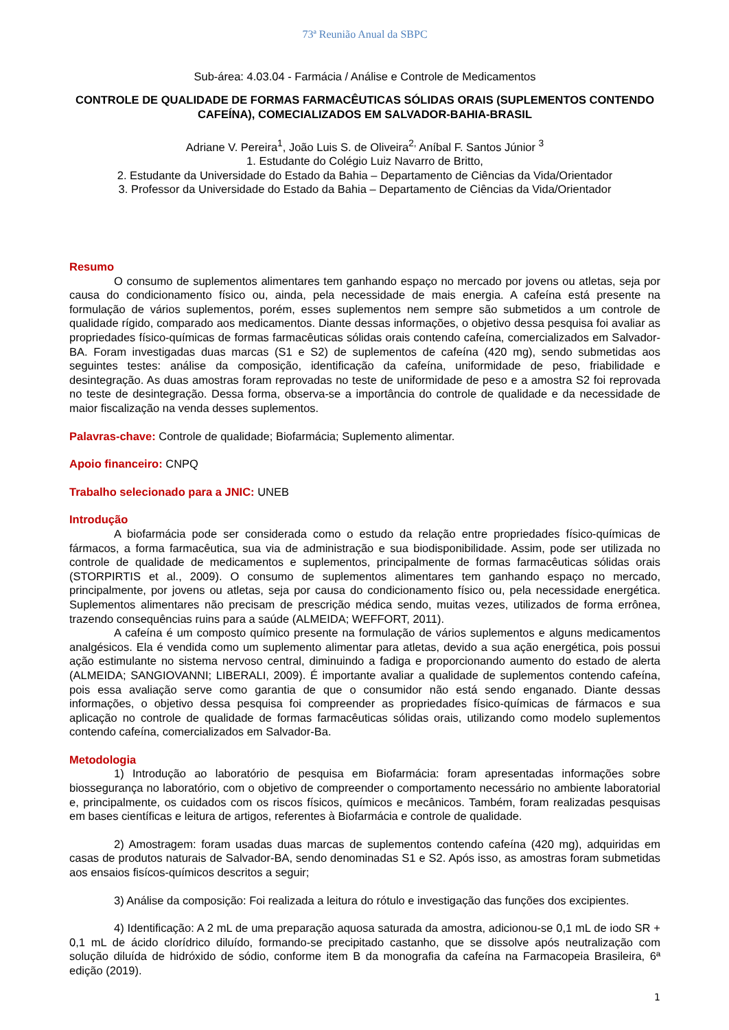73ª Reunião Anual da SBPC
Sub-área: 4.03.04 - Farmácia / Análise e Controle de Medicamentos
CONTROLE DE QUALIDADE DE FORMAS FARMACÊUTICAS SÓLIDAS ORAIS (SUPLEMENTOS CONTENDO CAFEÍNA), COMECIALIZADOS EM SALVADOR-BAHIA-BRASIL
Adriane V. Pereira<sup>1</sup>, João Luis S. de Oliveira<sup>2,</sup> Aníbal F. Santos Júnior <sup>3</sup>
1. Estudante do Colégio Luiz Navarro de Britto,
2. Estudante da Universidade do Estado da Bahia – Departamento de Ciências da Vida/Orientador
3. Professor da Universidade do Estado da Bahia – Departamento de Ciências da Vida/Orientador
Resumo
O consumo de suplementos alimentares tem ganhando espaço no mercado por jovens ou atletas, seja por causa do condicionamento físico ou, ainda, pela necessidade de mais energia. A cafeína está presente na formulação de vários suplementos, porém, esses suplementos nem sempre são submetidos a um controle de qualidade rígido, comparado aos medicamentos. Diante dessas informações, o objetivo dessa pesquisa foi avaliar as propriedades físico-químicas de formas farmacêuticas sólidas orais contendo cafeína, comercializados em Salvador-BA. Foram investigadas duas marcas (S1 e S2) de suplementos de cafeína (420 mg), sendo submetidas aos seguintes testes: análise da composição, identificação da cafeína, uniformidade de peso, friabilidade e desintegração. As duas amostras foram reprovadas no teste de uniformidade de peso e a amostra S2 foi reprovada no teste de desintegração. Dessa forma, observa-se a importância do controle de qualidade e da necessidade de maior fiscalização na venda desses suplementos.
Palavras-chave: Controle de qualidade; Biofarmácia; Suplemento alimentar.
Apoio financeiro: CNPQ
Trabalho selecionado para a JNIC: UNEB
Introdução
A biofarmácia pode ser considerada como o estudo da relação entre propriedades físico-químicas de fármacos, a forma farmacêutica, sua via de administração e sua biodisponibilidade. Assim, pode ser utilizada no controle de qualidade de medicamentos e suplementos, principalmente de formas farmacêuticas sólidas orais (STORPIRTIS et al., 2009). O consumo de suplementos alimentares tem ganhando espaço no mercado, principalmente, por jovens ou atletas, seja por causa do condicionamento físico ou, pela necessidade energética. Suplementos alimentares não precisam de prescrição médica sendo, muitas vezes, utilizados de forma errônea, trazendo consequências ruins para a saúde (ALMEIDA; WEFFORT, 2011).
A cafeína é um composto químico presente na formulação de vários suplementos e alguns medicamentos analgésicos. Ela é vendida como um suplemento alimentar para atletas, devido a sua ação energética, pois possui ação estimulante no sistema nervoso central, diminuindo a fadiga e proporcionando aumento do estado de alerta (ALMEIDA; SANGIOVANNI; LIBERALI, 2009). É importante avaliar a qualidade de suplementos contendo cafeína, pois essa avaliação serve como garantia de que o consumidor não está sendo enganado. Diante dessas informações, o objetivo dessa pesquisa foi compreender as propriedades físico-químicas de fármacos e sua aplicação no controle de qualidade de formas farmacêuticas sólidas orais, utilizando como modelo suplementos contendo cafeína, comercializados em Salvador-Ba.
Metodologia
1) Introdução ao laboratório de pesquisa em Biofarmácia: foram apresentadas informações sobre biossegurança no laboratório, com o objetivo de compreender o comportamento necessário no ambiente laboratorial e, principalmente, os cuidados com os riscos físicos, químicos e mecânicos. Também, foram realizadas pesquisas em bases científicas e leitura de artigos, referentes à Biofarmácia e controle de qualidade.
2) Amostragem: foram usadas duas marcas de suplementos contendo cafeína (420 mg), adquiridas em casas de produtos naturais de Salvador-BA, sendo denominadas S1 e S2. Após isso, as amostras foram submetidas aos ensaios fisícos-químicos descritos a seguir;
3) Análise da composição: Foi realizada a leitura do rótulo e investigação das funções dos excipientes.
4) Identificação: A 2 mL de uma preparação aquosa saturada da amostra, adicionou-se 0,1 mL de iodo SR + 0,1 mL de ácido clorídrico diluído, formando-se precipitado castanho, que se dissolve após neutralização com solução diluída de hidróxido de sódio, conforme item B da monografia da cafeína na Farmacopeia Brasileira, 6ª edição (2019).
1